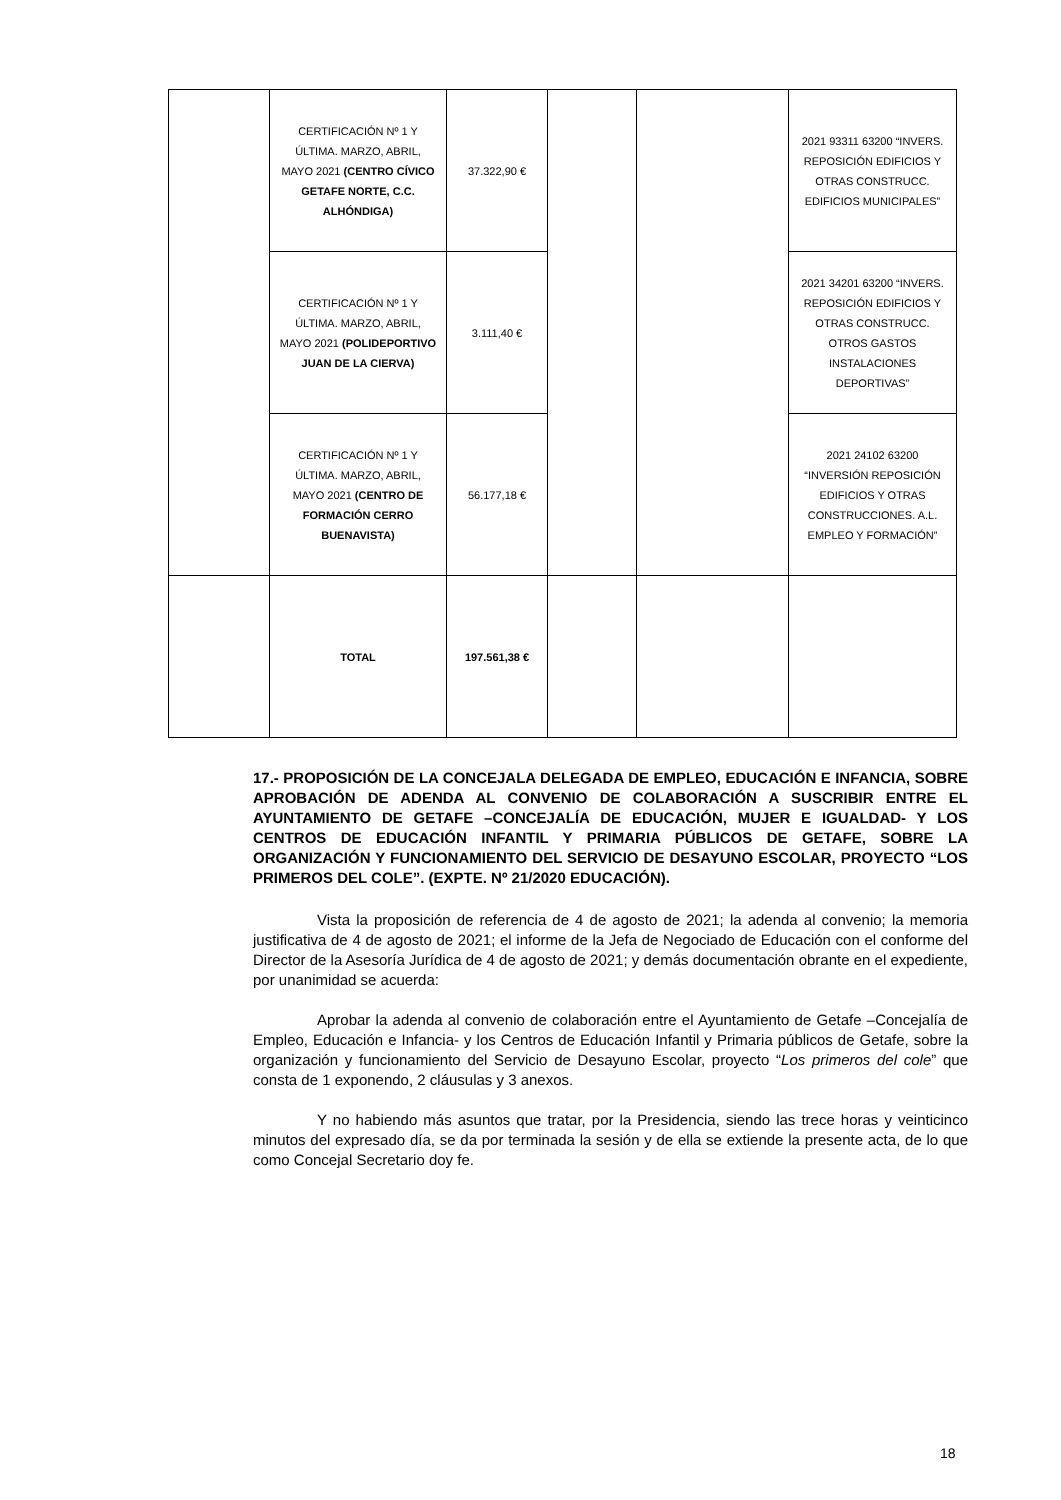| | CERTIFICACIÓN Nº 1 Y ÚLTIMA. MARZO, ABRIL, MAYO 2021 (CENTRO CÍVICO GETAFE NORTE, C.C. ALHÓNDIGA) | 37.322,90 € | | | 2021 93311 63200 “INVERS. REPOSICIÓN EDIFICIOS Y OTRAS CONSTRUCC. EDIFICIOS MUNICIPALES” |
| | CERTIFICACIÓN Nº 1 Y ÚLTIMA. MARZO, ABRIL, MAYO 2021 (POLIDEPORTIVO JUAN DE LA CIERVA) | 3.111,40 € | | | 2021 34201 63200 “INVERS. REPOSICIÓN EDIFICIOS Y OTRAS CONSTRUCC. OTROS GASTOS INSTALACIONES DEPORTIVAS” |
| | CERTIFICACIÓN Nº 1 Y ÚLTIMA. MARZO, ABRIL, MAYO 2021 (CENTRO DE FORMACIÓN CERRO BUENAVISTA) | 56.177,18 € | | | 2021 24102 63200 “INVERSIÓN REPOSICIÓN EDIFICIOS Y OTRAS CONSTRUCCIONES. A.L. EMPLEO Y FORMACIÓN” |
| | TOTAL | 197.561,38 € | | | |
17.- PROPOSICIÓN DE LA CONCEJALA DELEGADA DE EMPLEO, EDUCACIÓN E INFANCIA, SOBRE APROBACIÓN DE ADENDA AL CONVENIO DE COLABORACIÓN A SUSCRIBIR ENTRE EL AYUNTAMIENTO DE GETAFE –CONCEJALÍA DE EDUCACIÓN, MUJER E IGUALDAD- Y LOS CENTROS DE EDUCACIÓN INFANTIL Y PRIMARIA PÚBLICOS DE GETAFE, SOBRE LA ORGANIZACIÓN Y FUNCIONAMIENTO DEL SERVICIO DE DESAYUNO ESCOLAR, PROYECTO “LOS PRIMEROS DEL COLE”. (EXPTE. Nº 21/2020 EDUCACIÓN).
Vista la proposición de referencia de 4 de agosto de 2021; la adenda al convenio; la memoria justificativa de 4 de agosto de 2021; el informe de la Jefa de Negociado de Educación con el conforme del Director de la Asesoría Jurídica de 4 de agosto de 2021; y demás documentación obrante en el expediente, por unanimidad se acuerda:
Aprobar la adenda al convenio de colaboración entre el Ayuntamiento de Getafe –Concejalía de Empleo, Educación e Infancia- y los Centros de Educación Infantil y Primaria públicos de Getafe, sobre la organización y funcionamiento del Servicio de Desayuno Escolar, proyecto “Los primeros del cole” que consta de 1 exponendo, 2 cláusulas y 3 anexos.
Y no habiendo más asuntos que tratar, por la Presidencia, siendo las trece horas y veinticinco minutos del expresado día, se da por terminada la sesión y de ella se extiende la presente acta, de lo que como Concejal Secretario doy fe.
18